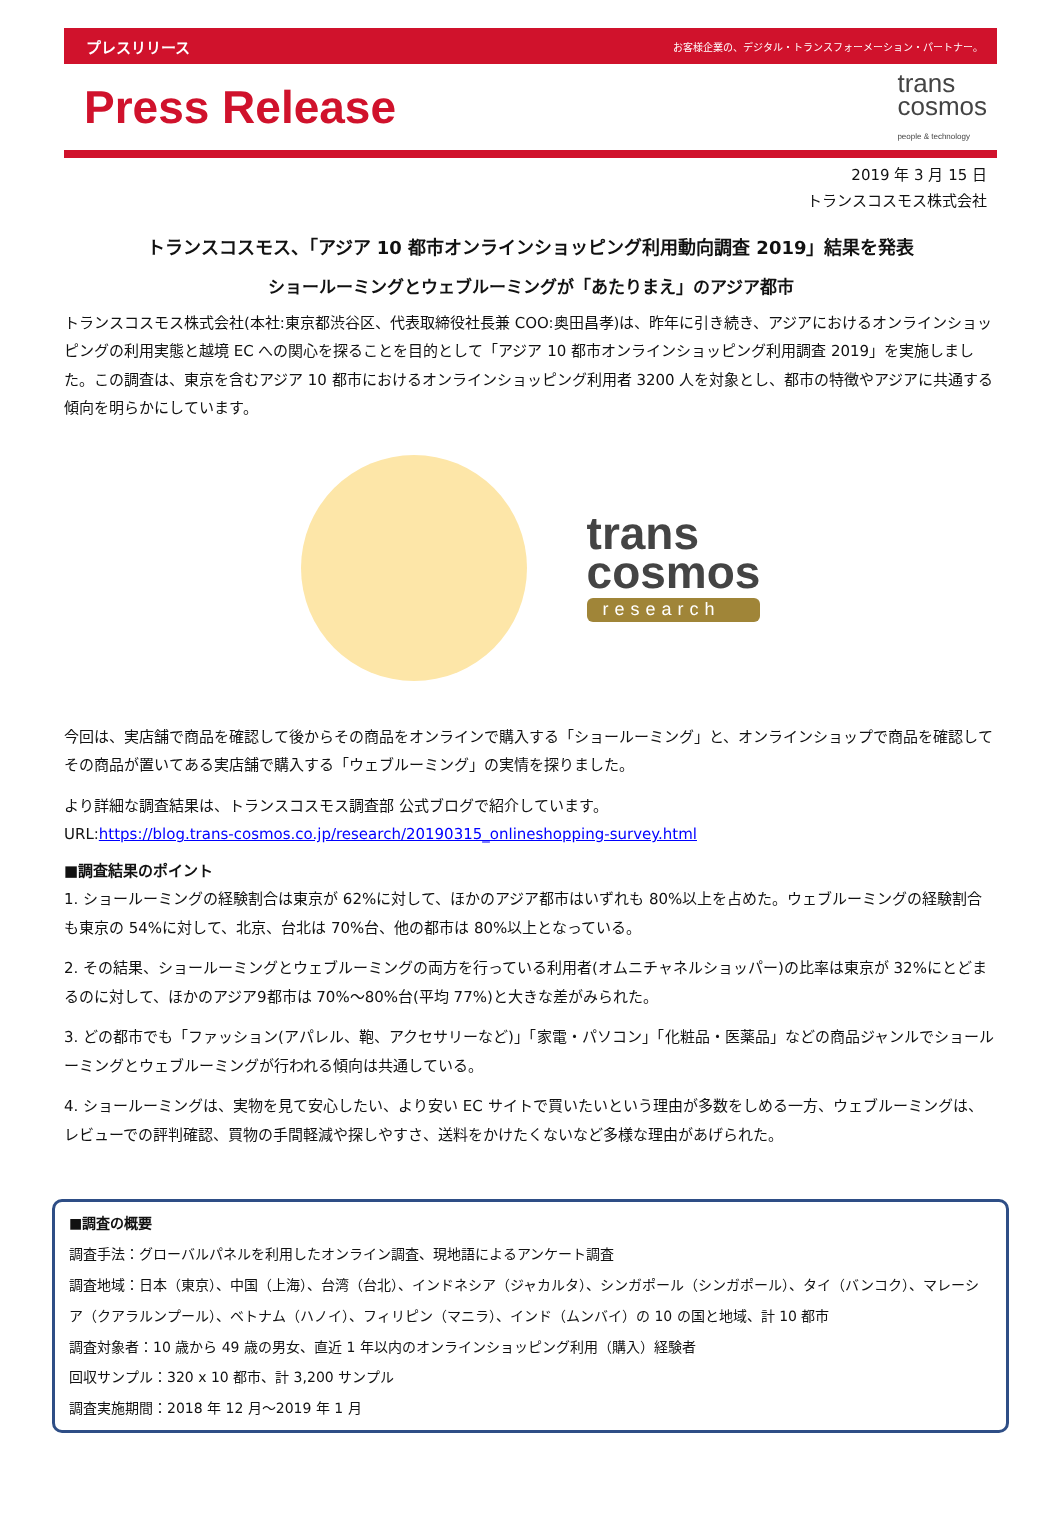プレスリリース お客様企業の、デジタル・トランスフォーメーション・パートナー。
Press Release
trans
cosmos
people & technology
2019 年 3 月 15 日
トランスコスモス株式会社
トランスコスモス、「アジア 10 都市オンラインショッピング利用動向調査 2019」結果を発表
ショールーミングとウェブルーミングが「あたりまえ」のアジア都市
トランスコスモス株式会社(本社:東京都渋谷区、代表取締役社長兼 COO:奥田昌孝)は、昨年に引き続き、アジアにおけるオンラインショッピングの利用実態と越境 EC への関心を探ることを目的として「アジア 10 都市オンラインショッピング利用調査 2019」を実施しました。この調査は、東京を含むアジア 10 都市におけるオンラインショッピング利用者 3200 人を対象とし、都市の特徴やアジアに共通する傾向を明らかにしています。
trans
cosmos
research
今回は、実店舗で商品を確認して後からその商品をオンラインで購入する「ショールーミング」と、オンラインショップで商品を確認してその商品が置いてある実店舗で購入する「ウェブルーミング」の実情を探りました。
より詳細な調査結果は、トランスコスモス調査部 公式ブログで紹介しています。
URL:https://blog.trans-cosmos.co.jp/research/20190315_onlineshopping-survey.html
■調査結果のポイント
1. ショールーミングの経験割合は東京が 62%に対して、ほかのアジア都市はいずれも 80%以上を占めた。ウェブルーミングの経験割合も東京の 54%に対して、北京、台北は 70%台、他の都市は 80%以上となっている。
2. その結果、ショールーミングとウェブルーミングの両方を行っている利用者(オムニチャネルショッパー)の比率は東京が 32%にとどまるのに対して、ほかのアジア9都市は 70%～80%台(平均 77%)と大きな差がみられた。
3. どの都市でも「ファッション(アパレル、鞄、アクセサリーなど)」「家電・パソコン」「化粧品・医薬品」などの商品ジャンルでショールーミングとウェブルーミングが行われる傾向は共通している。
4. ショールーミングは、実物を見て安心したい、より安い EC サイトで買いたいという理由が多数をしめる一方、ウェブルーミングは、レビューでの評判確認、買物の手間軽減や探しやすさ、送料をかけたくないなど多様な理由があげられた。
■調査の概要
調査手法：グローバルパネルを利用したオンライン調査、現地語によるアンケート調査
調査地域：日本（東京）、中国（上海）、台湾（台北）、インドネシア（ジャカルタ）、シンガポール（シンガポール）、タイ（バンコク）、マレーシア（クアラルンプール）、ベトナム（ハノイ）、フィリピン（マニラ）、インド（ムンバイ）の 10 の国と地域、計 10 都市
調査対象者：10 歳から 49 歳の男女、直近 1 年以内のオンラインショッピング利用（購入）経験者
回収サンプル：320 x 10 都市、計 3,200 サンプル
調査実施期間：2018 年 12 月～2019 年 1 月